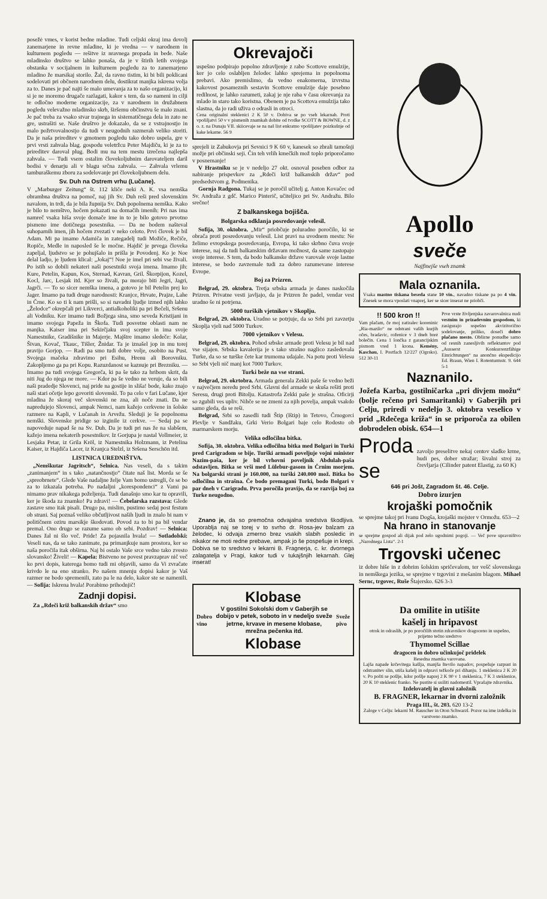posežė vmes, v korist bedne mladine. Tudi celjski okraj ima dovolj zanemarjene in revne mladine, ki je vredna — v narodnem in kulturnem pogledu — rešitve iz nravnega propada in bede. Naše mladinsko društvo se lahko ponaša, da je v štirih letih svojega obstanka v socijalnem in kulturnem pogledu za to zanemarjeno mladino že marsikaj storilo. Žal, da ravno tistim, ki bi bili poklicani sodelovati pri občnem narodnem delu, dostikrat manjka iskrena volja za to. Danes je pač najti še malo umevanja za to našo organizacijo, ki si je ne moremo drugače razlagati, kakor s tem, da so nameni in cilji te odločno moderne organizacije, za v narodnem in družabnem pogledu velevažno mladinsko skrb, širšemu občinstvu še malo znani. Je pač treba za vsako stvar trajnega in sistematičnega dela in zato ne gre, ustrašiti se. Naše društvo je dokazalo, da se z vstrajnostjo in malo požrtvovalnostjo da tudi v neugodnih razmerah veliko storiti. Da je naša prireditev v gmotnem pogledu tako dobro uspela, gre v prvi vrsti zahvala blag. gospodu veletržcu Peter Majdiču, ki je za to prireditev daroval plug. Bodi mu na tem mestu izrečena najlepša zahvala. — Tudi vsem ostalim človekoljubnim darovateljem daril bodisi v denarju ali v blagu srčna zahvala. — Zahvala vrlemu tamburaškemu zboru za sodelovanje pri človekoljubnem delu.
Sv. Duh na Ostrem vrhu (Lučane).
V „Marburger Zeitung“ št. 112 kliče neki A. K. vsa nemška obrambna društva na pomoč, naj jih Sv. Duh reši pred slovenskim navalom, in trdi, da je bila župnija Sv. Duh popolnema nemška. Kako je bilo to nemštvo, hočem pokazati na domačih imenih: Pri nas ima namreč vsaka hiša svoje domače ime in to je bilo gotovo prvotno pismeno ime dotičnega posestnika. — Da ne bodem našteval suhoparnih imen, jih hočem zvezati v neko celoto. Prvi človek je bil Adam. Mi pa imamo Adamiča in zategadelj tudi Možiče, Rečiče, Ropiče, Medle in naposled še le močne. Hajdič je prvega človeka zapeljal, ljudstvo se je pohujšalo in prišla je Povodenj. Ko je Noe delal ladjo, je ljudem klical: „Jokaj“! Noe je imel pri sebi vse živali. Po istih so dobili nekateri naši posestniki svoja imena. Imamo jih: Kure, Petelin, Kapun, Kos, Sternad, Kavran, Gril. Škorpijon, Kozel, Kocl, Jarc, Lesjak itd. Kjer so živali, pa morajo biti Jegri, Jagri, Jagrči. — To so sicer nemška imena, a gotovo je bil Petelin prej ko Jager. Imamo pa tudi druge narodnosti: Kranjce, Hrvate, Prajze, Lahe in Črne. Ko so ti k nam prišli, so si navadni ljudje izmed njih lahko „Želodce“ okrepčali pri Likverci, antialkoholiki pa pri Bečeli, Sršenu ali Vodniku. Ker imamo tudi Božjega sina, smo seveda Kristijani in imamo svojega Papeža in Škofa. Tudi posvetne oblasti nam ne manjka. Kaiser ima pri Sekirčjaku svoj scepter in ima svoje Namestnike, Gradišnike in Majerje. Majštre imamo sledeče: Kolar, Šivan, Kovač, Tkauc, Tišler, Žnidar. Ta je iznašel jop in mu torej pravijo Gorjop. — Radi pa smo tudi dobre volje, osobito na Pust. Svojega mačeka zdravimo pri Esihu, Hrenu ali Borovniku. Zakopljemo ga pa pri Kopu. Razuzdanost se kaznuje pri Brezniku. — Imamo pa tudi svojega Gregorča, ki pa še tako za hribom skrit, da niti Jug do njega ne more. — Kdor pa še vedno ne veruje, da so bili naši pradedje Slovenci, naj pride na gostije in sliša! bode, kako znajo naši stari očetje lepo govoriti slovenski. To pa celo v fari Lučane, kjer mladina že skoraj več slovenski ne zna, ali noče znati. Da ne napredujejo Slovenci, ampak Nemci, nam kažejo cerkvene in šolske razmere na Kapli, v Lučanah in Arvežu. Sleduji je še popolnoma nemški. Slovenske pridige so izginile iz cerkve. — Sedaj pa se napoveduje napad še na Sv. Duh. Da je tudi pri nas že na slabšem, kažejo imena nekaterih posestnikov. Iz Gorjupa je nastal Vollmeier, iz Lesjaka Petar, iz Grila Kröl, iz Namestnika Holzmann, iz Petelina Kaiser, iz Hajdiča Lacer, iz Kranjca Stelzl, iz Sršena Serschön itd.
LISTNICA UREDNIŠTVA.
„Nemškutar Jagritsch“, Selnica. Nas veseli, da s takim „zanimanjem“ in s tako „natančnostjo“ čitate naš list. Morda se še „spreobrnete“. Glede Vaše nadaljne želje Vam bomo ustregli, če se bo za to izkazala potreba. Po nadaljni „korespondenci“ z Vami pa nimamo prav nikakega poželjenja. Tudi današnjo smo kar tu opravili, ker je škoda za znamko! Pa zdravi! — Čebelarska razstava: Glede zastave smo itak pisali. Drugo pa, mislim, pustimo sedaj post festum ob strani. Saj poznaš veliko občutljivost naših ljudi in znalo bi nam v političnem oziru marsikje škodovati. Povod za to bi pa bil vendar premal. Ono drugo se razume samo ob sebi. Pozdrav! — Selnica: Danes žal ni šlo več. Pride! Za pojasnila hvala! — Sotladolski: Veseli nas, da se tako zanimate, pa primanjkuje nam prostora, ker so naša poročila itak obširna. Naj bi ostalo Vaše srce vedno tako zvesto slovansko! Živeli! — Kapela: Bistveno ne povest pravzaprav nič več ko prvi dopis, katerega bomo tudi mi objavili, samo da Vi zvračate krivdo le na eno stranko. Po našem mnenju dopisi kakor je Vaš razmer ne bodo spremenili, zato pa le na delo, kakor ste se namenili. — Sofija: Iskrena hvala! Porabimo prihodnjič!
Zadnji dopisi.
Za „Rdeči križ balkanskih držav“ smo
Okrevajoči
uspešno podpirajo popolno zdravljenje z rabo Scottove emulzije, ker jo celo oslabljen želodec lahko sprejema in popolnoma prebavi. Ako premislimo, da vedno enakomerna, izvrstna kakovost posameznih sestavin Scottove emulzije daje posebno redilnost, je lahko razumeti, zakaj je nje raba v času okrevanja za mlado in staro tako koristna. Obenem je pa Scottova emulzija tako slastna, da jo radi uživa o odrasli in otroci.
Cena originalni steklenici 2 K 50 v. Dobiva se po vseh lekarnah. Proti vpošiljatvi 50 v v pismenih znamkah dobite od tvrdke SCOTT & BOWNE, d. z o. z. na Dunaju VII. skiicevaje se na naš list enkratno vpošiljatev poizkušnje od kake lekarne. 56 9
sprejeli iz Zabukovja pri Sevnici 9 K 60 v, kanesek so zbrali tamošnji možje pri občinski seji. Čin teh vrlih kmečkih mož toplo priporočamo v posnemanje!
V Hrastniku se je v nedeljo 27 okt. osnoval poseben odbor za nabiranje prispevkov za „Rdeči križ balkanskih držav“ pod predsedstvom g. Podmenika.
Gornja Radgona. Tukaj se je poročil učitelj g. Anton Kovačec od Sv. Andraža z gdč. Marico Pinterič, učiteljico pri Sv. Andražu. Bilo srečno!
Z balkanskega bojišča.
Bolgarska odklanja posredovanje velesil.
Sofija, 30. oktobra. „Mir“ priobčuje poluradno poročilo, ki se obrača proti posredovanju velesil. List pravi na uvodnem mestu: Ne želimo evropskega posredovanja, Evropa, ki tako skrbno čuva svoje interese, naj da tudi balkanskim državam možnost, da same zastopajo svoje interese. S tem, da bodo balkanske države varovale svoje lastne interese, se bodo zavzemale tudi za dobro razumevane interese Evrope.
Boj za Prizren.
Belgrad, 29. oktobra. Tretja srbska armada je danes naskočila Prizren. Privatne vesti javljajo, da je Prizren že padel, vendar vest uradno še ni potrjena.
5000 turških vjetnikov v Skoplju.
Belgrad, 29. oktobra. Uradno se potrjuje, da so Srbi pri zavzetju Skoplja vjeli nad 5000 Turkov.
7000 vjetnikov v Velesu.
Belgrad, 29. oktobra. Pohod srbske armade proti Velesu je bil nad vse sijajen. Srbska kavalerija je s tako strašno naglico zasledovala Turke, da so se turške čete kar trumoma udajale. Na potu proti Velesu so Srbi vjeli nič manj kot 7000 Turkov.
Turki beže na vse strani.
Belgrad, 29. okrtobra. Armada generala Zekki paše še vedno beži v največjem neredu pred Srbi. Glavni del armade se skuša rešiti proti Seresu, drugi proti Bitolju. Katastrofa Zekki paše je strašna. Oficirji so zgubili ves upliv. Nihče se ne zmeni za njih povelja, ampak vsakdo samo gleda, da se reši.
Belgrad, Srbi so zasedli tudi Štip (Ištip) in Tetovo, Črnogorci Plevlje v Sandžaku, Grki Verio Bolgari baje celo Rodosto ob marmarskem morju.
Velika odločilna bitka.
Sofija, 30. oktobra. Velika odločilna bitka med Bolgari in Turki pred Carigradom se bije. Turški armadi poveljuje vojni minister Nazim-paša, ker je bil vrhovni poveljnik Abdulah-paša odstavljen. Bitka se vrši med Lülebur-gasom in Črnim morjem. Na bolgarski strani je 160.000, na turški 240.000 mož. Bitka bo odločilna in strašna. Če bodo premagani Turki, bodo Bolgari v par dneh v Carigradu. Prva poročila pravijo, da se razvija boj za Turke neugodno.
Znano je, da so premočna odvajalna sredstva škodljiva. Uporablja naj se torej v to svrho dr. Rosa-jev balzam za želodec, ki odvaja zmerno brez vsakih slabih posledic in nikakor ne moti redne prebave, ampak jo še pospešuje in krepi. Dobiva se to sredstvo v lekarni B. Fragnerja, c. kr. dvornega zalagatelja v Pragi, kakor tudi v tukajšnjih lekarnah. Glej inserat!
Klobase
Dobro vino
V gostilni Sokolski dom v Gaberjih se dobijo v petek, soboto in v nedeljo sveže jetrne, krvave in mesene klobase, mrežna pečenka itd.
Sveže pivo
Klobase
Apollo
sveče
Najfinejše vseh znamk
Mala oznanila.
Vsaka mastno tiskana beseda stane 10 vin., navadno tiskane pa po 4 vin. Znesek se mora vposlati vnaprej, ker se sicer inserat ne priobči.
!! 500 kron !!
Vam plačam, če moj zatiralec koreninic „Ria-mazilo“ ne odstrani vaših kurjih očes, bradavic, roženice v 3 dneh brez bolečin. Cena 1 lončka z garancijskim pismom vred 1 krona. Kemény, Kaschau, I. Postfach 12/227 (Ogrsko). 512 30-11
Prve vrste življenjska zavarovalnica nudi vestnim in prizadevnim gospodom, ki zasigurajo uspešno akvizitorično sodelovanje, priliko, doseči dobro plačano mesto. Obširne ponudbe samo od resnih zanesljivih reflektantov pod „Ausserst Konkurrenzfähige Einrichtungen“ na anončno ekspedicijo Ed. Braun, Wien I. Rotenturmstr. 9. 644 5-1
Naznanilo.
Jožefa Karba, gostilničarka „pri divjem možu“ (bolje rečeno pri Samaritanki) v Gaberjih pri Celju, priredi v nedeljo 3. oktobra veselico v prid „Rdečega križa“ in se priporoča za obilen dobrodelen obisk. 654—1
Proda se
zavoljo preselitve nekaj centov sladke krme, hudi pes, dober stražar; šivalni stroj za črevljarja (Cilinder patent Elastig, za 60 K)
646 pri Jošt, Zagradom št. 46. Celje.
Dobro izurjen
krojaški pomočnik
se sprejme takoj pri Ivanu Dogša, krojaški mojster v Ormožu. 653—2
Na hrano in stanovanje
se sprejme gospod ali dijak pod zelo ugodnimi pogoji. — Več pove upravništvo „Narodnega Lista“. 2-1
Trgovski učenec
iz dobre hiše in z dobrim šolskim spričevalom, ter vešč slovenskega in nemškega jezika, se sprejme v trgovini z mešanim blagom. Mihael Sernc, trgovec, Ruše Štajersko. 626 3-3
Da omilite in utišite
kašelj in hripavost
otrok in odraslih, je po poročilih stotin zdravnikov dragoceno in uspešno, prijetno tečno sredstvo
Thymomel Scillae
dragocen in dobro učinkujoč pridelek
Besedna znamka varovana.
Lajša napade krčevitega kašlja, manjša število napadov, pospešuje razpust in odstranitev slin, utiša kašelj in odpravi težkoče pri dihanju. 1 steklenica 2 K 20 v. Po pošti se pošlje, kdor pošlje naprej 2 K 90 v 1 steklenica, 7 K 3 steklenice, 20 K 10 steklenic franko. Ne pustite si usiliti nadomestil. Vprašajte zdravnika.
Izdelovatelj in glavni založnik
B. FRAGNER, lekarnar in dvorni založnik
Praga III., št. 203. 620 13-2
Zaloge v Celju: lekarni M. Rauscher in Oton Schwarzl. Pozor na ime izdelka in varstveno znamko.